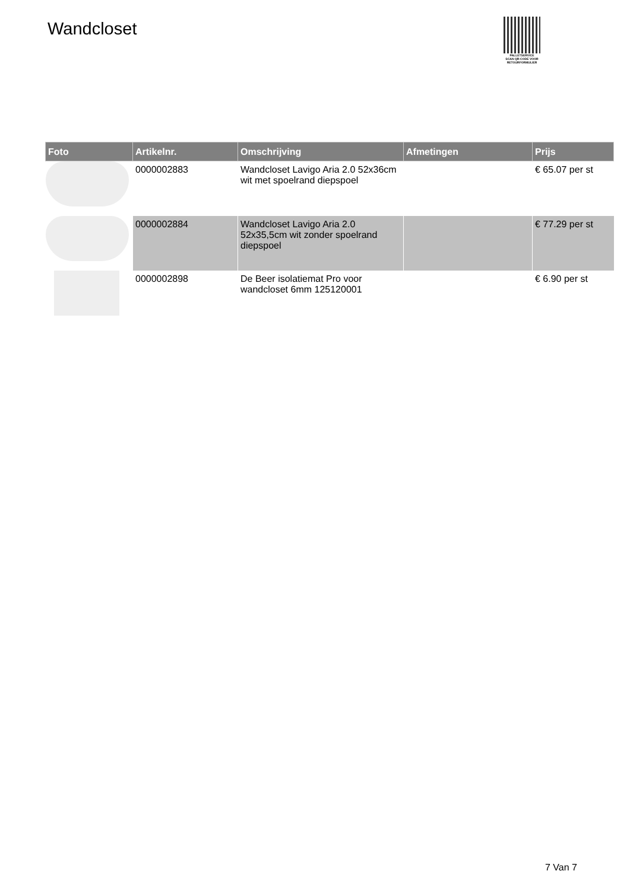Wandcloset
PALLETSERVICE
SCAN QR-CODE VOOR RETOURFORMULIER
| Foto | Artikelnr. | Omschrijving | Afmetingen | Prijs |
| --- | --- | --- | --- | --- |
| | 0000002883 | Wandcloset Lavigo Aria 2.0 52x36cm wit met spoelrand diepspoel | | € 65.07 per st |
| | 0000002884 | Wandcloset Lavigo Aria 2.0 52x35,5cm wit zonder spoelrand diepspoel | | € 77.29 per st |
| | 0000002898 | De Beer isolatiemat Pro voor wandcloset 6mm 125120001 | | € 6.90 per st |
7 Van 7